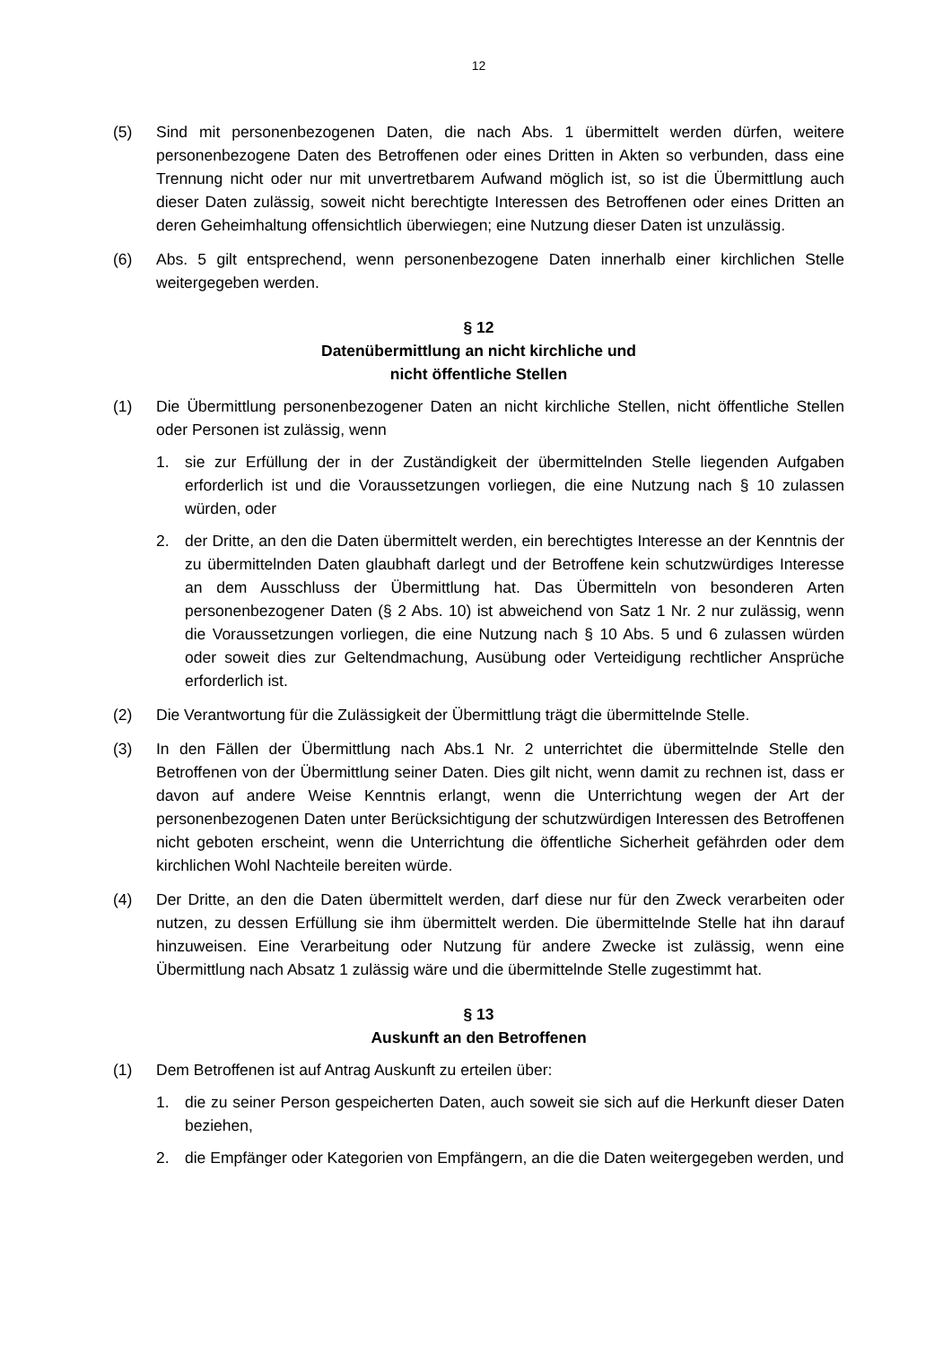12
(5) Sind mit personenbezogenen Daten, die nach Abs. 1 übermittelt werden dürfen, weitere personenbezogene Daten des Betroffenen oder eines Dritten in Akten so verbunden, dass eine Trennung nicht oder nur mit unvertretbarem Aufwand möglich ist, so ist die Übermittlung auch dieser Daten zulässig, soweit nicht berechtigte Interessen des Betroffenen oder eines Dritten an deren Geheimhaltung offensichtlich überwiegen; eine Nutzung dieser Daten ist unzulässig.
(6) Abs. 5 gilt entsprechend, wenn personenbezogene Daten innerhalb einer kirchlichen Stelle weitergegeben werden.
§ 12
Datenübermittlung an nicht kirchliche und
nicht öffentliche Stellen
(1) Die Übermittlung personenbezogener Daten an nicht kirchliche Stellen, nicht öffentliche Stellen oder Personen ist zulässig, wenn
1. sie zur Erfüllung der in der Zuständigkeit der übermittelnden Stelle liegenden Aufgaben erforderlich ist und die Voraussetzungen vorliegen, die eine Nutzung nach § 10 zulassen würden, oder
2. der Dritte, an den die Daten übermittelt werden, ein berechtigtes Interesse an der Kenntnis der zu übermittelnden Daten glaubhaft darlegt und der Betroffene kein schutzwürdiges Interesse an dem Ausschluss der Übermittlung hat. Das Übermitteln von besonderen Arten personenbezogener Daten (§ 2 Abs. 10) ist abweichend von Satz 1 Nr. 2 nur zulässig, wenn die Voraussetzungen vorliegen, die eine Nutzung nach § 10 Abs. 5 und 6 zulassen würden oder soweit dies zur Geltendmachung, Ausübung oder Verteidigung rechtlicher Ansprüche erforderlich ist.
(2) Die Verantwortung für die Zulässigkeit der Übermittlung trägt die übermittelnde Stelle.
(3) In den Fällen der Übermittlung nach Abs.1 Nr. 2 unterrichtet die übermittelnde Stelle den Betroffenen von der Übermittlung seiner Daten. Dies gilt nicht, wenn damit zu rechnen ist, dass er davon auf andere Weise Kenntnis erlangt, wenn die Unterrichtung wegen der Art der personenbezogenen Daten unter Berücksichtigung der schutzwürdigen Interessen des Betroffenen nicht geboten erscheint, wenn die Unterrichtung die öffentliche Sicherheit gefährden oder dem kirchlichen Wohl Nachteile bereiten würde.
(4) Der Dritte, an den die Daten übermittelt werden, darf diese nur für den Zweck verarbeiten oder nutzen, zu dessen Erfüllung sie ihm übermittelt werden. Die übermittelnde Stelle hat ihn darauf hinzuweisen. Eine Verarbeitung oder Nutzung für andere Zwecke ist zulässig, wenn eine Übermittlung nach Absatz 1 zulässig wäre und die übermittelnde Stelle zugestimmt hat.
§ 13
Auskunft an den Betroffenen
(1) Dem Betroffenen ist auf Antrag Auskunft zu erteilen über:
1. die zu seiner Person gespeicherten Daten, auch soweit sie sich auf die Herkunft dieser Daten beziehen,
2. die Empfänger oder Kategorien von Empfängern, an die die Daten weitergegeben werden, und